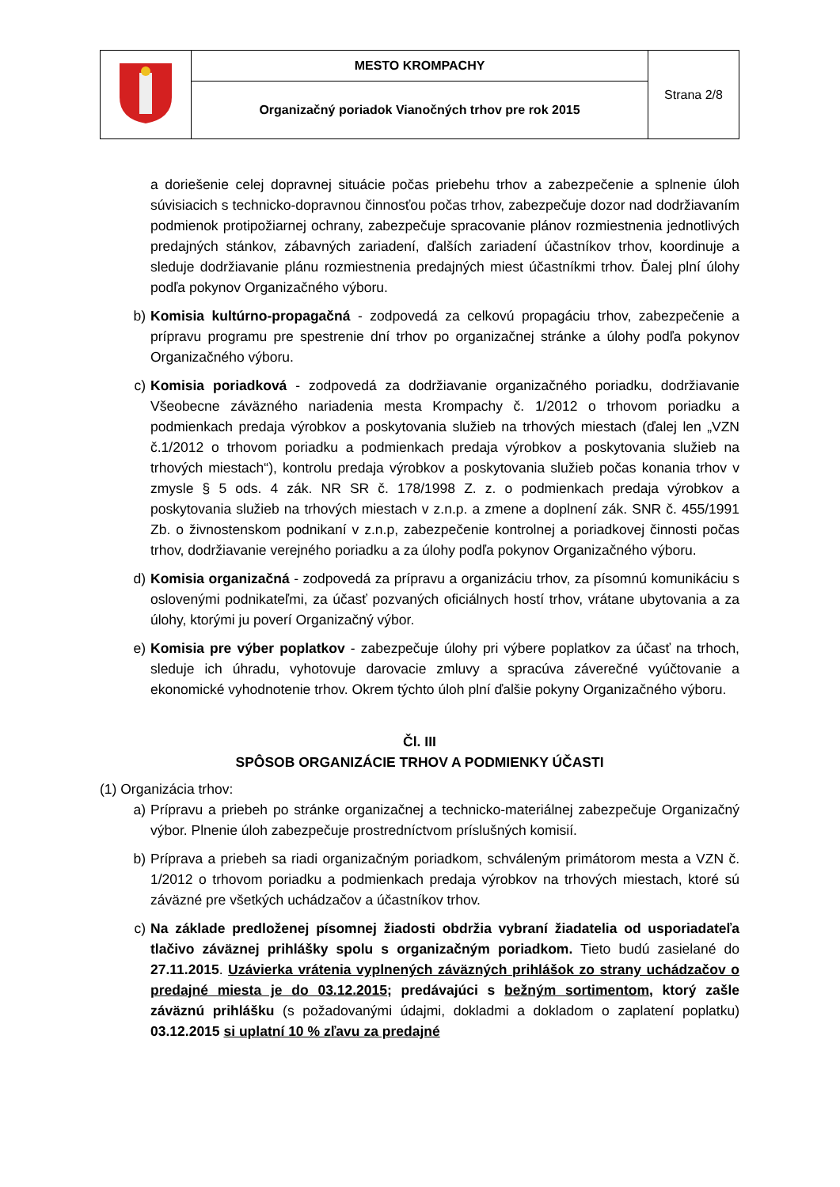| | MESTO KROMPACHY | Strana 2/8 |
| | Organizačný poriadok Vianočných trhov pre rok 2015 | |
a doriešenie celej dopravnej situácie počas priebehu trhov a zabezpečenie a splnenie úloh súvisiacich s technicko-dopravnou činnosťou počas trhov, zabezpečuje dozor nad dodržiavaním podmienok protipožiarnej ochrany, zabezpečuje spracovanie plánov rozmiestnenia jednotlivých predajných stánkov, zábavných zariadení, ďalších zariadení účastníkov trhov, koordinuje a sleduje dodržiavanie plánu rozmiestnenia predajných miest účastníkmi trhov. Ďalej plní úlohy podľa pokynov Organizačného výboru.
b) Komisia kultúrno-propagačná - zodpovedá za celkovú propagáciu trhov, zabezpečenie a prípravu programu pre spestrenie dní trhov po organizačnej stránke a úlohy podľa pokynov Organizačného výboru.
c) Komisia poriadková - zodpovedá za dodržiavanie organizačného poriadku, dodržiavanie Všeobecne záväzného nariadenia mesta Krompachy č. 1/2012 o trhovom poriadku a podmienkach predaja výrobkov a poskytovania služieb na trhových miestach (ďalej len „VZN č.1/2012 o trhovom poriadku a podmienkach predaja výrobkov a poskytovania služieb na trhových miestach“), kontrolu predaja výrobkov a poskytovania služieb počas konania trhov v zmysle § 5 ods. 4 zák. NR SR č. 178/1998 Z. z. o podmienkach predaja výrobkov a poskytovania služieb na trhových miestach v z.n.p. a zmene a doplnení zák. SNR č. 455/1991 Zb. o živnostenskom podnikaní v z.n.p, zabezpečenie kontrolnej a poriadkovej činnosti počas trhov, dodržiavanie verejného poriadku a za úlohy podľa pokynov Organizačného výboru.
d) Komisia organizačná - zodpovedá za prípravu a organizáciu trhov, za písomnú komunikáciu s oslovenými podnikateľmi, za účasť pozvaných oficiálnych hostí trhov, vrátane ubytovania a za úlohy, ktorými ju poverí Organizačný výbor.
e) Komisia pre výber poplatkov - zabezpečuje úlohy pri výbere poplatkov za účasť na trhoch, sleduje ich úhradu, vyhotovuje darovacie zmluvy a spracúva záverečné vyúčtovanie a ekonomické vyhodnotenie trhov. Okrem týchto úloh plní ďalšie pokyny Organizačného výboru.
Čl. III
SPÔSOB ORGANIZÁCIE TRHOV A PODMIENKY ÚČASTI
(1) Organizácia trhov:
a) Prípravu a priebeh po stránke organizačnej a technicko-materiálnej zabezpečuje Organizačný výbor. Plnenie úloh zabezpečuje prostredníctvom príslušných komisií.
b) Príprava a priebeh sa riadi organizačným poriadkom, schváleným primátorom mesta a VZN č. 1/2012 o trhovom poriadku a podmienkach predaja výrobkov na trhových miestach, ktoré sú záväzné pre všetkých uchádzačov a účastníkov trhov.
c) Na základe predloženej písomnej žiadosti obdržia vybraní žiadatelia od usporiadateľa tlačivo záväznej prihlášky spolu s organizačným poriadkom. Tieto budú zasielané do 27.11.2015. Uzávierka vrátenia vyplnených záväzných prihlášok zo strany uchádzačov o predajné miesta je do 03.12.2015; predávajúci s bežným sortimentom, ktorý zašle záväznú prihlášku (s požadovanými údajmi, dokladmi a dokladom o zaplatení poplatku) 03.12.2015 si uplatní 10 % zľavu za predajné